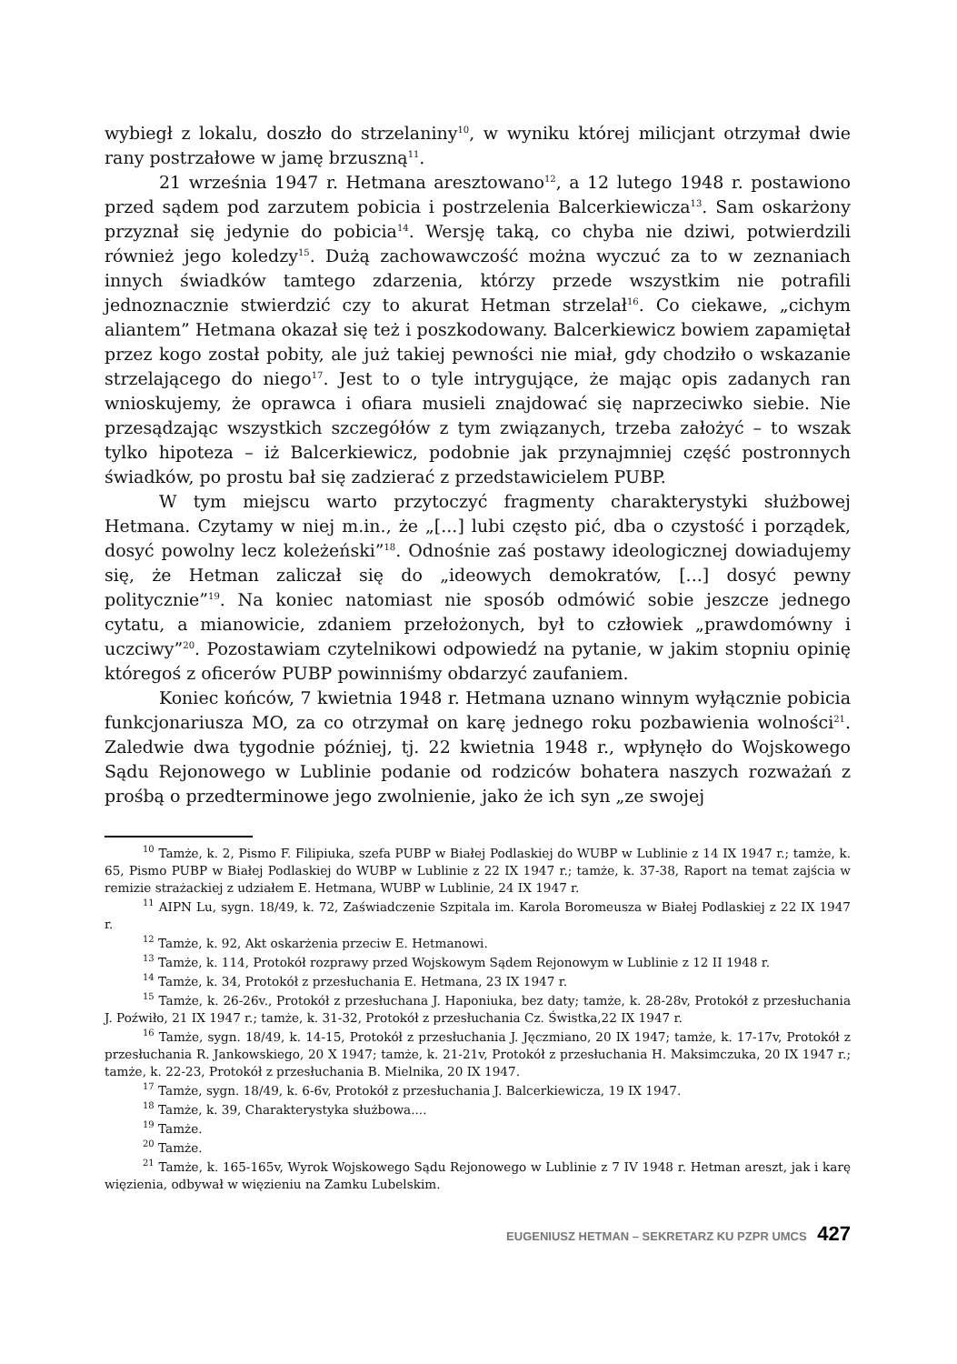wybiegł z lokalu, doszło do strzelaniny<sup>10</sup>, w wyniku której milicjant otrzymał dwie rany postrzałowe w jamę brzuszną<sup>11</sup>.
21 września 1947 r. Hetmana aresztowano<sup>12</sup>, a 12 lutego 1948 r. postawiono przed sądem pod zarzutem pobicia i postrzelenia Balcerkiewicza<sup>13</sup>. Sam oskarżony przyznał się jedynie do pobicia<sup>14</sup>. Wersję taką, co chyba nie dziwi, potwierdzili również jego koledzy<sup>15</sup>. Dużą zachowawczość można wyczuć za to w zeznaniach innych świadków tamtego zdarzenia, którzy przede wszystkim nie potrafili jednoznacznie stwierdzić czy to akurat Hetman strzelał<sup>16</sup>. Co ciekawe, „cichym aliantem” Hetmana okazał się też i poszkodowany. Balcerkiewicz bowiem zapamiętał przez kogo został pobity, ale już takiej pewności nie miał, gdy chodziło o wskazanie strzelającego do niego<sup>17</sup>. Jest to o tyle intrygujące, że mając opis zadanych ran wnioskujemy, że oprawca i ofiara musieli znajdować się naprzeciwko siebie. Nie przesądzając wszystkich szczegółów z tym związanych, trzeba założyć – to wszak tylko hipoteza – iż Balcerkiewicz, podobnie jak przynajmniej część postronnych świadków, po prostu bał się zadzierać z przedstawicielem PUBP.
W tym miejscu warto przytoczyć fragmenty charakterystyki służbowej Hetmana. Czytamy w niej m.in., że „[...] lubi często pić, dba o czystość i porządek, dosyć powolny lecz koleżeński”<sup>18</sup>. Odnośnie zaś postawy ideologicznej dowiadujemy się, że Hetman zaliczał się do „ideowych demokratów, [...] dosyć pewny politycznie”<sup>19</sup>. Na koniec natomiast nie sposób odmówić sobie jeszcze jednego cytatu, a mianowicie, zdaniem przełożonych, był to człowiek „prawdomówny i uczciwy”<sup>20</sup>. Pozostawiam czytelnikowi odpowiedź na pytanie, w jakim stopniu opinię któregoś z oficerów PUBP powinniśmy obdarzyć zaufaniem.
Koniec końców, 7 kwietnia 1948 r. Hetmana uznano winnym wyłącznie pobicia funkcjonariusza MO, za co otrzymał on karę jednego roku pozbawienia wolności<sup>21</sup>. Zaledwie dwa tygodnie później, tj. 22 kwietnia 1948 r., wpłynęło do Wojskowego Sądu Rejonowego w Lublinie podanie od rodziców bohatera naszych rozważań z prośbą o przedterminowe jego zwolnienie, jako że ich syn „ze swojej
<sup>10</sup> Tamże, k. 2, Pismo F. Filipiuka, szefa PUBP w Białej Podlaskiej do WUBP w Lublinie z 14 IX 1947 r.; tamże, k. 65, Pismo PUBP w Białej Podlaskiej do WUBP w Lublinie z 22 IX 1947 r.; tamże, k. 37-38, Raport na temat zajścia w remizie strażackiej z udziałem E. Hetmana, WUBP w Lublinie, 24 IX 1947 r.
<sup>11</sup> AIPN Lu, sygn. 18/49, k. 72, Zaświadczenie Szpitala im. Karola Boromeusza w Białej Podlaskiej z 22 IX 1947 r.
<sup>12</sup> Tamże, k. 92, Akt oskarżenia przeciw E. Hetmanowi.
<sup>13</sup> Tamże, k. 114, Protokół rozprawy przed Wojskowym Sądem Rejonowym w Lublinie z 12 II 1948 r.
<sup>14</sup> Tamże, k. 34, Protokół z przesłuchania E. Hetmana, 23 IX 1947 r.
<sup>15</sup> Tamże, k. 26-26v., Protokół z przesłuchana J. Haponiuka, bez daty; tamże, k. 28-28v, Protokół z przesłuchania J. Poźwiło, 21 IX 1947 r.; tamże, k. 31-32, Protokół z przesłuchania Cz. Świstka,22 IX 1947 r.
<sup>16</sup> Tamże, sygn. 18/49, k. 14-15, Protokół z przesłuchania J. Jęczmiano, 20 IX 1947; tamże, k. 17-17v, Protokół z przesłuchania R. Jankowskiego, 20 X 1947; tamże, k. 21-21v, Protokół z przesłuchania H. Maksimczuka, 20 IX 1947 r.; tamże, k. 22-23, Protokół z przesłuchania B. Mielnika, 20 IX 1947.
<sup>17</sup> Tamże, sygn. 18/49, k. 6-6v, Protokół z przesłuchania J. Balcerkiewicza, 19 IX 1947.
<sup>18</sup> Tamże, k. 39, Charakterystyka służbowa....
<sup>19</sup> Tamże.
<sup>20</sup> Tamże.
<sup>21</sup> Tamże, k. 165-165v, Wyrok Wojskowego Sądu Rejonowego w Lublinie z 7 IV 1948 r. Hetman areszt, jak i karę więzienia, odbywał w więzieniu na Zamku Lubelskim.
EUGENIUSZ HETMAN – SEKRETARZ KU PZPR UMCS 427